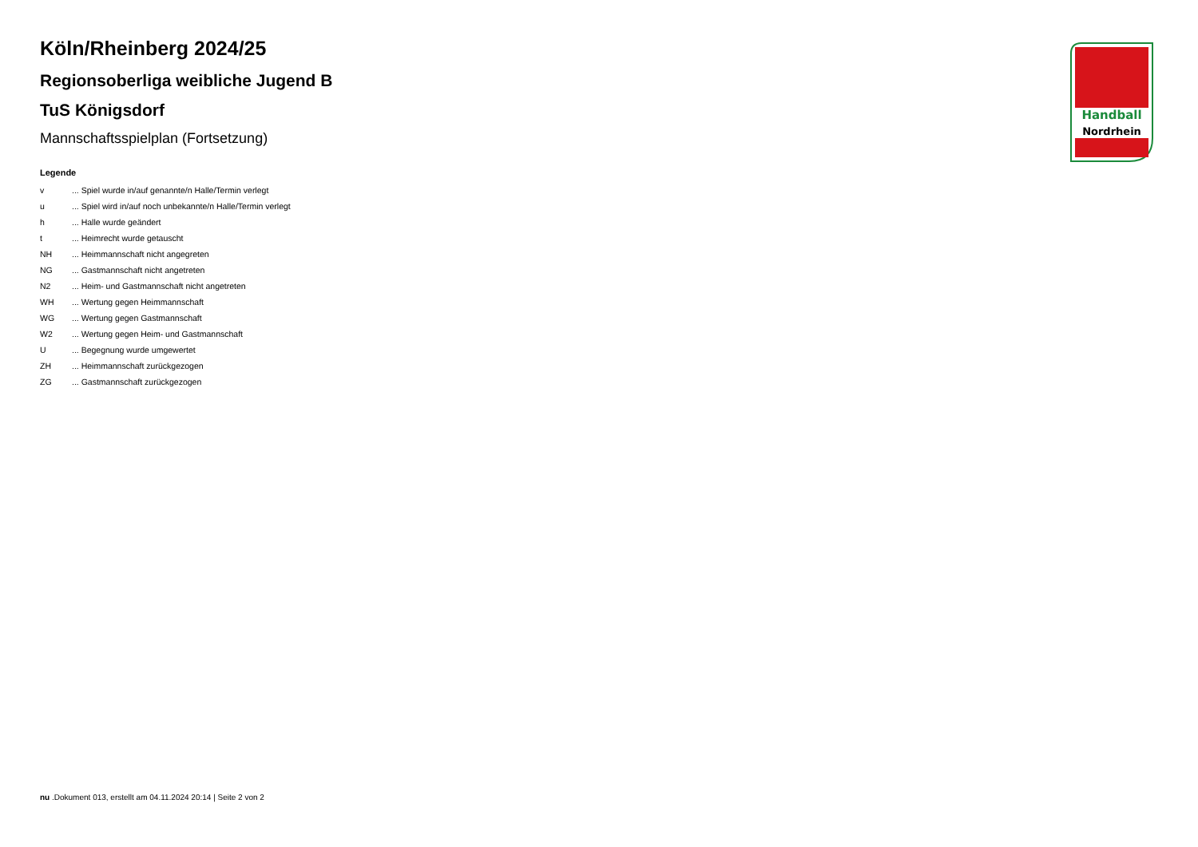Handball
Nordrhein
Köln/Rheinberg 2024/25
Regionsoberliga weibliche Jugend B
TuS Königsdorf
Mannschaftsspielplan (Fortsetzung)
Legende
| v | ... Spiel wurde in/auf genannte/n Halle/Termin verlegt |
| u | ... Spiel wird in/auf noch unbekannte/n Halle/Termin verlegt |
| h | ... Halle wurde geändert |
| t | ... Heimrecht wurde getauscht |
| NH | ... Heimmannschaft nicht angegreten |
| NG | ... Gastmannschaft nicht angetreten |
| N2 | ... Heim- und Gastmannschaft nicht angetreten |
| WH | ... Wertung gegen Heimmannschaft |
| WG | ... Wertung gegen Gastmannschaft |
| W2 | ... Wertung gegen Heim- und Gastmannschaft |
| U | ... Begegnung wurde umgewertet |
| ZH | ... Heimmannschaft zurückgezogen |
| ZG | ... Gastmannschaft zurückgezogen |
nu .Dokument 013, erstellt am 04.11.2024 20:14 | Seite 2 von 2